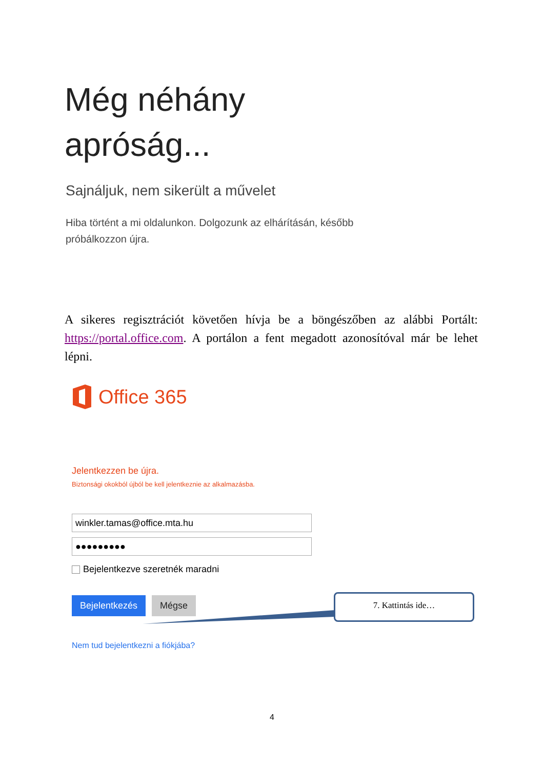Még néhány
apróság...
Sajnáljuk, nem sikerült a művelet
Hiba történt a mi oldalunkon. Dolgozunk az elhárításán, később próbálkozzon újra.
A sikeres regisztrációt követően hívja be a böngészőben az alábbi Portált: https://portal.office.com. A portálon a fent megadott azonosítóval már be lehet lépni.
Office 365
Jelentkezzen be újra.
Biztonsági okokból újból be kell jelentkeznie az alkalmazásba.
winkler.tamas@office.mta.hu
●●●●●●●●●
Bejelentkezve szeretnék maradni
Bejelentkezés Mégse
Nem tud bejelentkezni a fiókjába?
7. Kattintás ide…
4